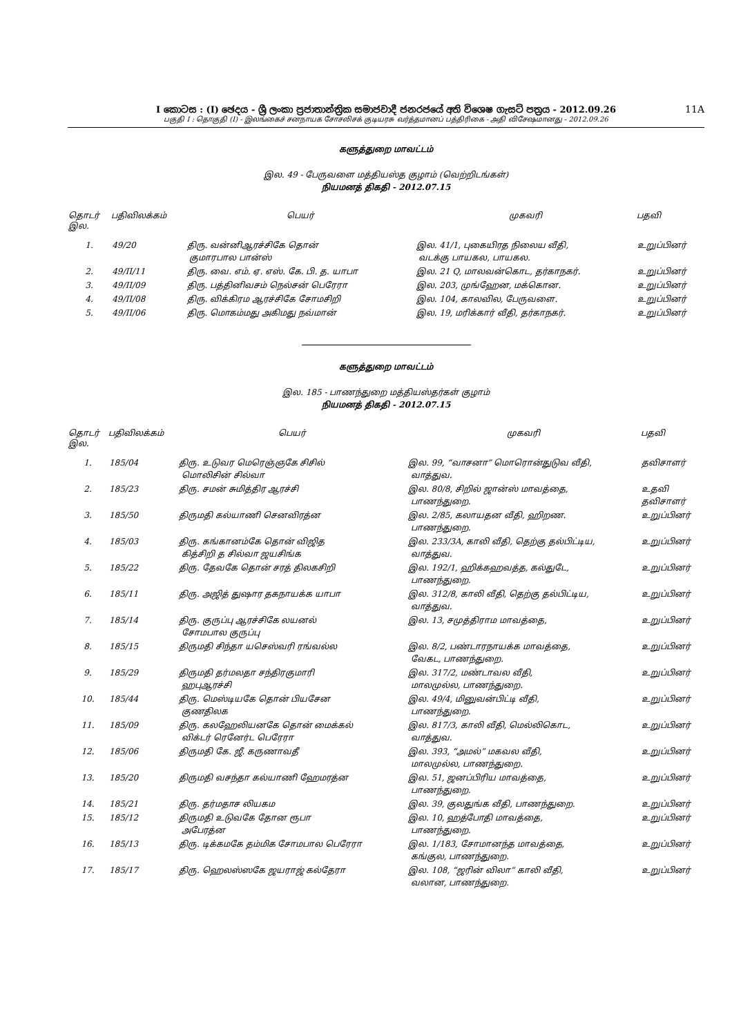I කොටස : (I) ඡෙදය - ශ්‍රී ලංකා ප්‍රජාතාන්ත්‍රික සමාජවාදී ජනරජයේ අති විශෙෂ ගැසට් පත්‍රය - 2012.09.26
பகுதி I : தொகுதி (I) - இலங்கைச் சனநாயக சோசலிசக் குடியரசு வர்த்தமானப் பத்திரிகை - அதி விசேஷமானது - 2012.09.26
11A
களுத்துறை மாவட்டம்
இல. 49 - பேருவளை மத்தியஸ்த குழாம் (வெற்றிடங்கள்)
நியமனத் திகதி - 2012.07.15
| தொடர் இல. | பதிவிலக்கம் | பெயர் | முகவரி | பதவி |
| --- | --- | --- | --- | --- |
| 1. | 49/20 | திரு. வன்னிஆரச்சிகே தொன் குமாரபால பான்ஸ் | இல. 41/1, புகையிரத நிலைய வீதி, வடக்கு பாயகல, பாயகல. | உறுப்பினர் |
| 2. | 49/II/11 | திரு. வை. எம். ஏ. எஸ். கே. பி. த. யாபா | இல. 21 Q, மாலவன்கொட, தர்காநகர். | உறுப்பினர் |
| 3. | 49/II/09 | திரு. பத்தினிவசம் நெல்சன் பெரேரா | இல. 203, முங்ஹேன, மக்கொன. | உறுப்பினர் |
| 4. | 49/II/08 | திரு. விக்கிரம ஆரச்சிகே சோமசிறி | இல. 104, காலவில, பேருவளை. | உறுப்பினர் |
| 5. | 49/II/06 | திரு. மொகம்மது அகிமது நவ்மான் | இல. 19, மரிக்கார் வீதி, தர்காநகர். | உறுப்பினர் |
களுத்துறை மாவட்டம்
இல. 185 - பாணந்துறை மத்தியஸ்தர்கள் குழாம்
நியமனத் திகதி - 2012.07.15
| தொடர் இல. | பதிவிலக்கம் | பெயர் | முகவரி | பதவி |
| --- | --- | --- | --- | --- |
| 1. | 185/04 | திரு. உடுவர மெரெஞ்ஞகே சிசில் மொலிசின் சில்வா | இல. 99, “வாசனா” மொரொன்துடுவ வீதி, வாத்துவ. | தவிசாளர் |
| 2. | 185/23 | திரு. சமன் சுமித்திர ஆரச்சி | இல. 80/8, சிறில் ஜான்ஸ் மாவத்தை, பாணந்துறை. | உதவி தவிசாளர் |
| 3. | 185/50 | திருமதி கல்யாணி செனவிரத்ன | இல. 2/85, கலாயதன வீதி, ஹிறண. பாணந்துறை. | உறுப்பினர் |
| 4. | 185/03 | திரு. கங்கானம்கே தொன் விஜித கித்சிறி த சில்வா ஜயசிங்க | இல. 233/3A, காலி வீதி, தெற்கு தல்பிட்டிய, வாத்துவ. | உறுப்பினர் |
| 5. | 185/22 | திரு. தேவகே தொன் சரத் திலகசிறி | இல. 192/1, ஹிக்கஹவத்த, கல்துடே, பாணந்துறை. | உறுப்பினர் |
| 6. | 185/11 | திரு. அஜித் துஷார தகநாயக்க யாபா | இல. 312/8, காலி வீதி, தெற்கு தல்பிட்டிய, வாத்துவ. | உறுப்பினர் |
| 7. | 185/14 | திரு. குருப்பு ஆரச்சிகே லயனல் சோமபால குருப்பு | இல. 13, சமுத்திராம மாவத்தை, | உறுப்பினர் |
| 8. | 185/15 | திருமதி சிந்தா யசெஸ்வரி ரங்வல்ல | இல. 8/2, பண்டாரநாயக்க மாவத்தை, வேகட, பாணந்துறை. | உறுப்பினர் |
| 9. | 185/29 | திருமதி தர்மலதா சந்திரகுமாரி ஹபுஆரச்சி | இல. 317/2, மண்டாவல வீதி, மாலமுல்ல, பாணந்துறை. | உறுப்பினர் |
| 10. | 185/44 | திரு. மெஸ்டியகே தொன் பியசேன குணதிலக | இல. 49/4, மினுவன்பிட்டி வீதி, பாணந்துறை. | உறுப்பினர் |
| 11. | 185/09 | திரு. கலஹேலியனகே தொன் மைக்கல் விக்டர் ரெனேர்ட பெரேரா | இல. 817/3, காலி வீதி, மெல்லிகொட, வாத்துவ. | உறுப்பினர் |
| 12. | 185/06 | திருமதி கே. ஜீ. கருணாவதீ | இல. 393, “அமல்” மகவல வீதி, மாலமுல்ல, பாணந்துறை. | உறுப்பினர் |
| 13. | 185/20 | திருமதி வசந்தா கல்யாணி ஹேமரத்ன | இல. 51, ஜனப்பிரிய மாவத்தை, பாணந்துறை. | உறுப்பினர் |
| 14. | 185/21 | திரு. தர்மதாச லியகம | இல. 39, குலதுங்க வீதி, பாணந்துறை. | உறுப்பினர் |
| 15. | 185/12 | திருமதி உடுவகே தோன ரூபா அபேரத்ன | இல. 10, ஹத்போதி மாவத்தை, பாணந்துறை. | உறுப்பினர் |
| 16. | 185/13 | திரு. டிக்கமகே தம்மிக சோமபால பெரேரா | இல. 1/183, சோமானந்த மாவத்தை, கங்குல, பாணந்துறை. | உறுப்பினர் |
| 17. | 185/17 | திரு. ஹெலஸ்ஸகே ஜயராஜ் கல்தேரா | இல. 108, “ஜரின் விலா” காலி வீதி, வலான, பாணந்துறை. | உறுப்பினர் |